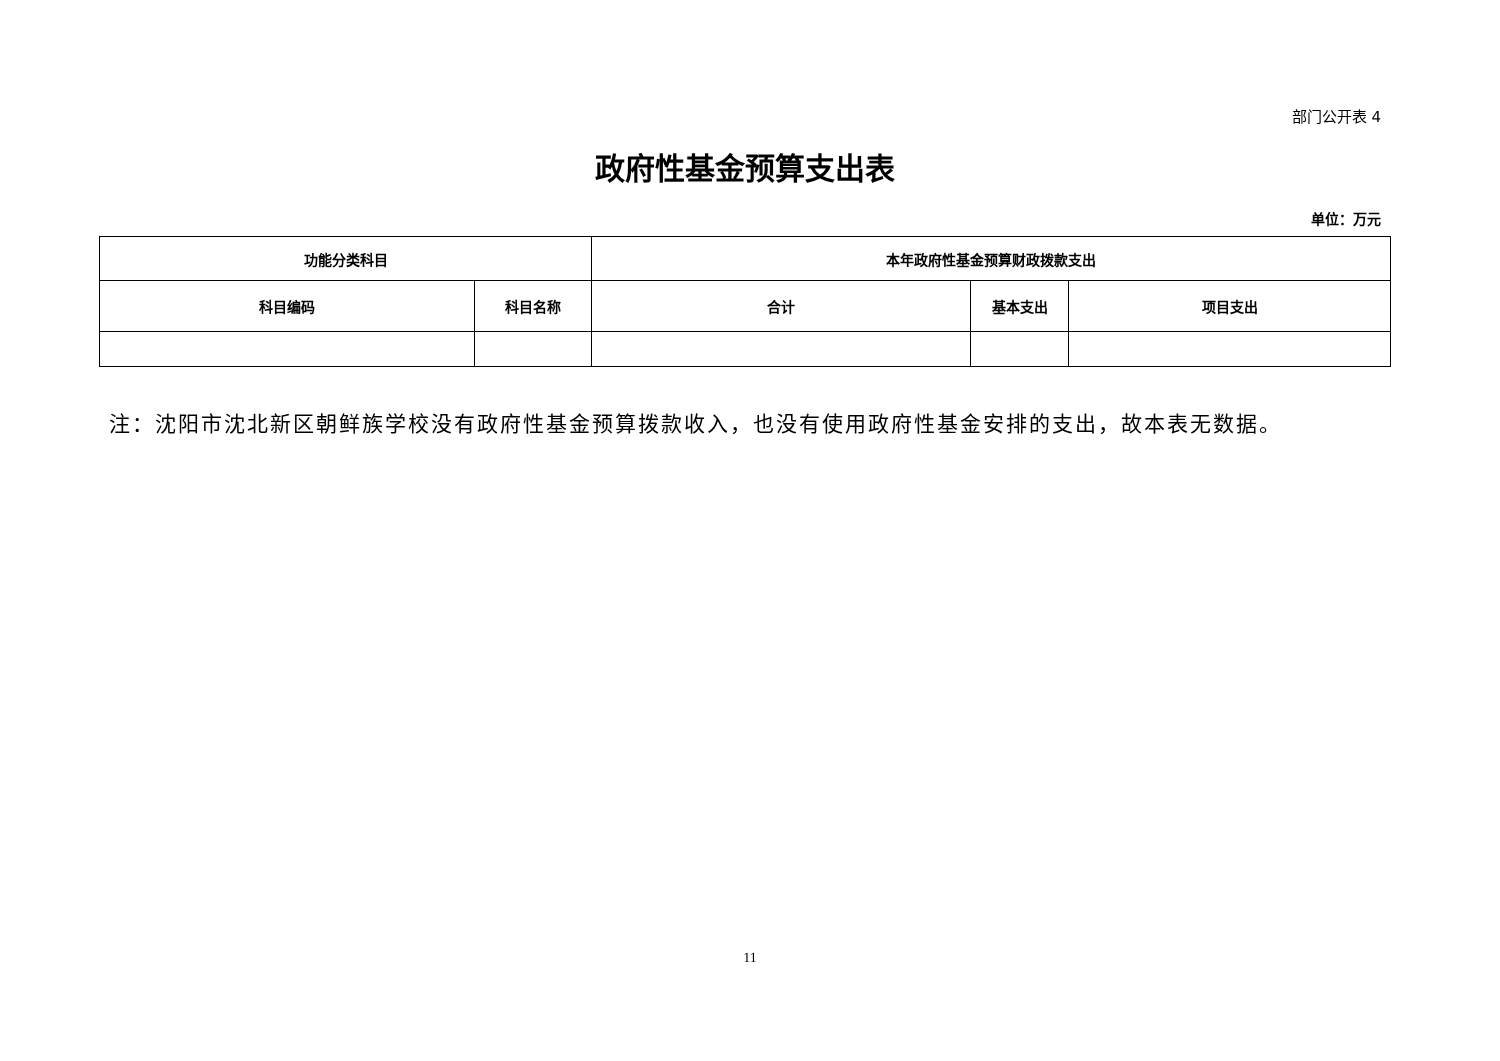部门公开表 4
政府性基金预算支出表
单位：万元
| 功能分类科目 | | 本年政府性基金预算财政拨款支出 | | |
| --- | --- | --- | --- | --- |
| 科目编码 | 科目名称 | 合计 | 基本支出 | 项目支出 |
注：沈阳市沈北新区朝鲜族学校没有政府性基金预算拨款收入，也没有使用政府性基金安排的支出，故本表无数据。
11